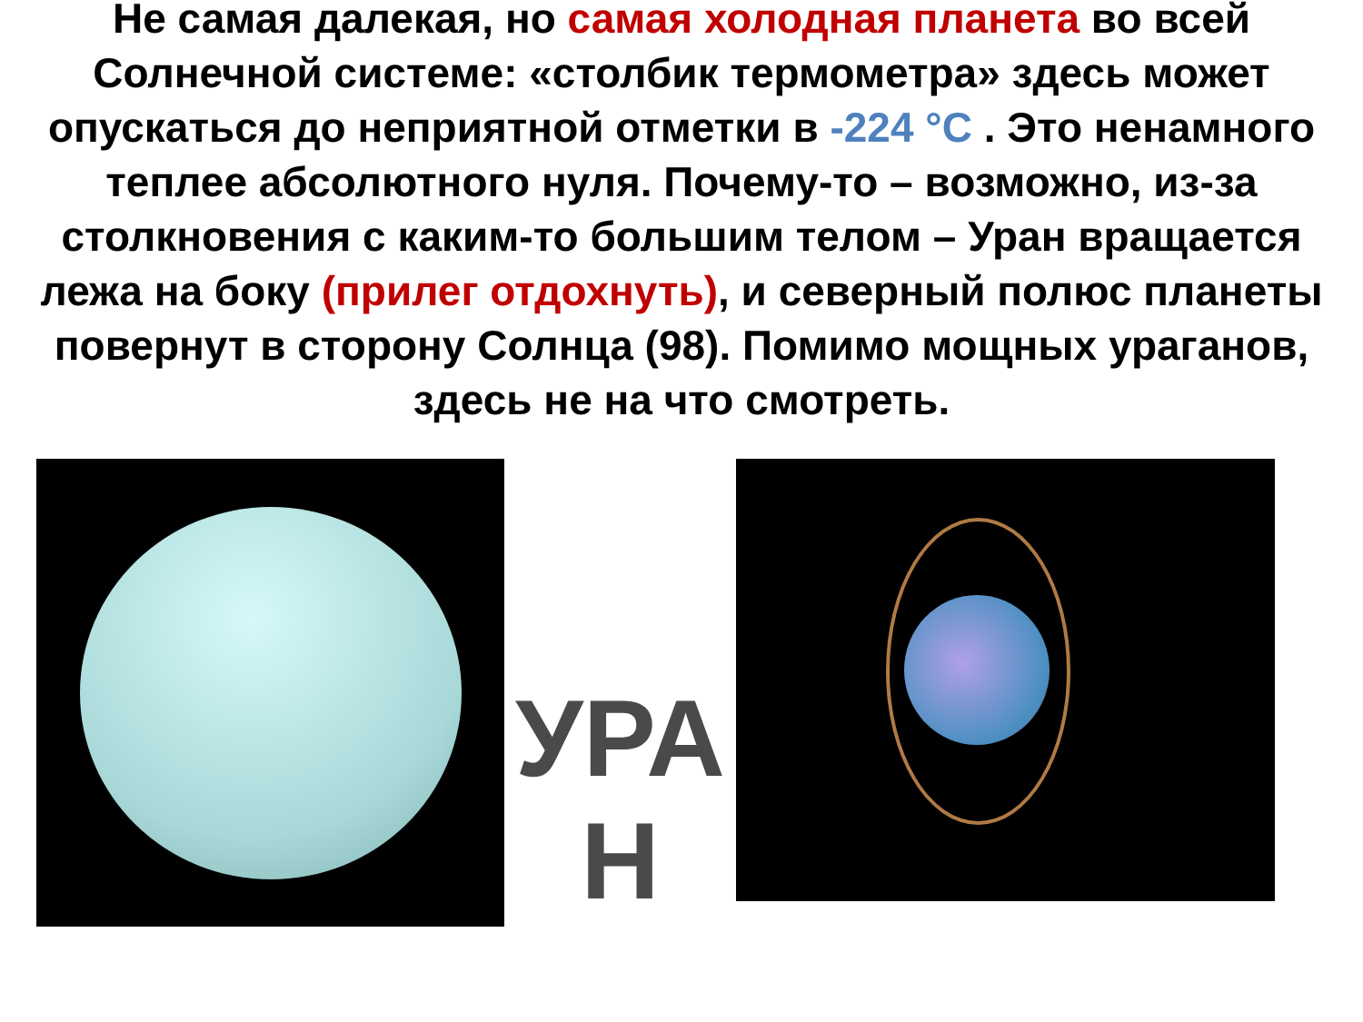Не самая далекая, но самая холодная планета во всей Солнечной системе: «столбик термометра» здесь может опускаться до неприятной отметки в -224 °С . Это ненамного теплее абсолютного нуля. Почему-то – возможно, из-за столкновения с каким-то большим телом – Уран вращается лежа на боку (прилег отдохнуть), и северный полюс планеты повернут в сторону Солнца (98). Помимо мощных ураганов, здесь не на что смотреть.
УРА
Н